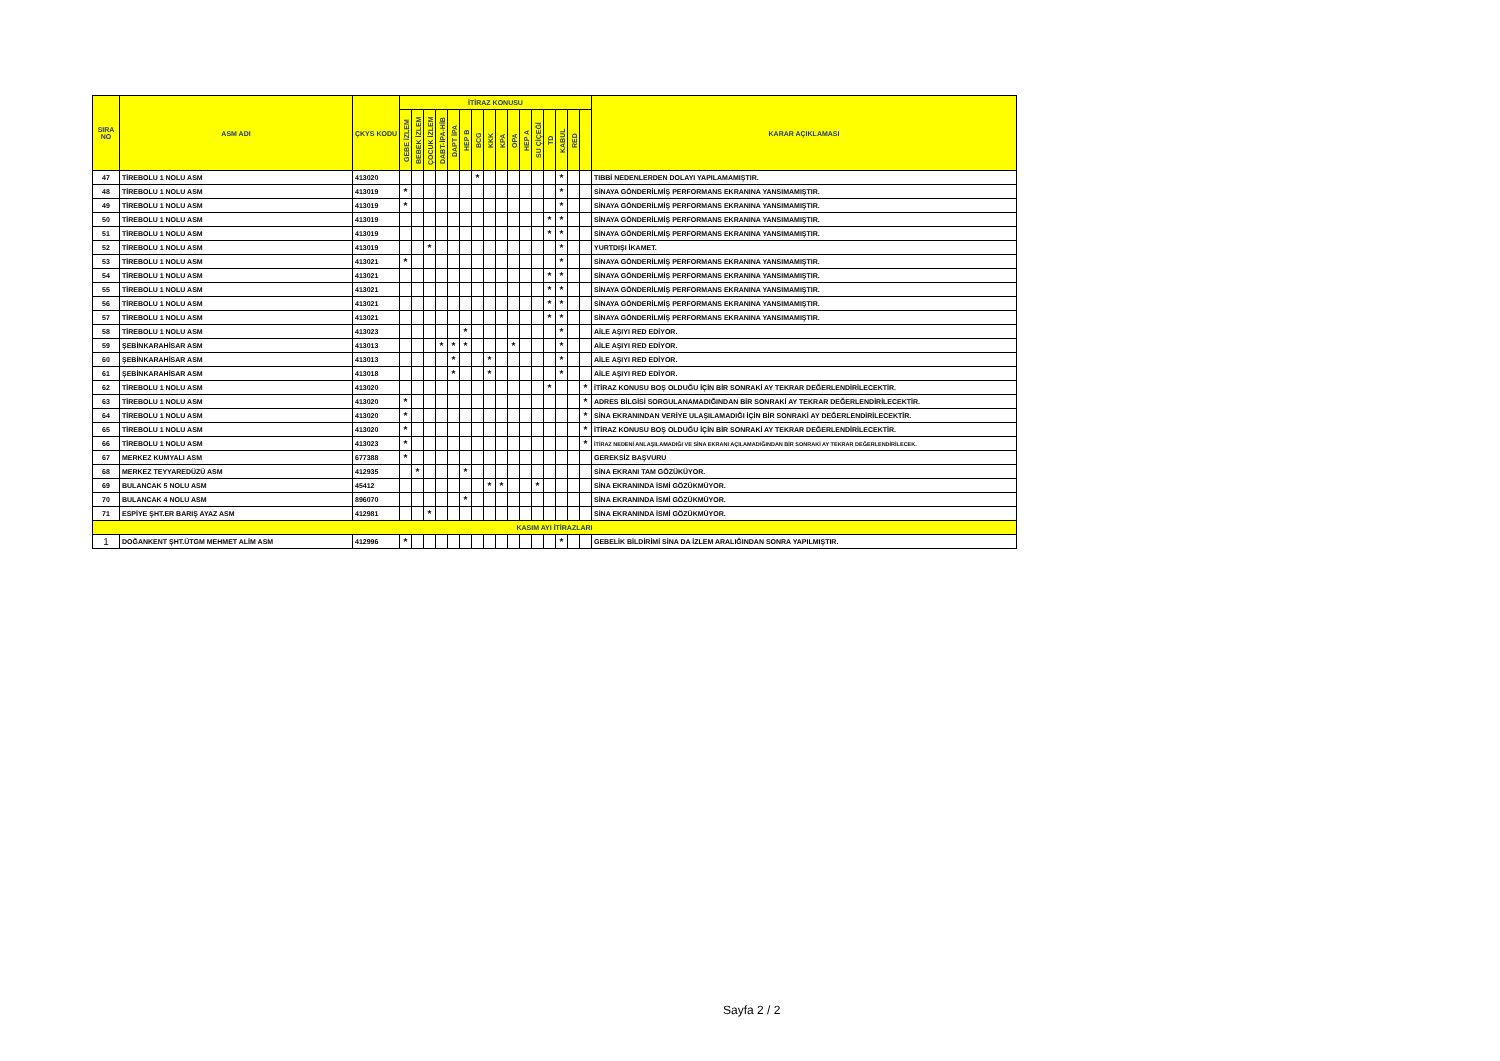| SIRA NO | ASM ADI | ÇKYS KODU | İTİRAZ KONUSU | | | | | | | | | | | | | | | | KARAR AÇIKLAMASI |
| --- | --- | --- | --- | --- | --- | --- | --- | --- | --- | --- | --- | --- | --- | --- | --- | --- | --- | --- | --- |
| | | | GEBE İZLEM | BEBEK İZLEM | ÇOCUK İZLEM | DABT-İPA-HİB | DAPT İPA | HEP B | BCG | KKK | KPA | OPA | HEP A | SU ÇİÇEĞİ | TD | KABUL | RED | | |
| 47 | TİREBOLU 1 NOLU ASM | 413020 | | | | | | | * | | | | | | | * | | | TIBBİ NEDENLERDEN DOLAYI YAPILAMAMIŞTIR. |
| 48 | TİREBOLU 1 NOLU ASM | 413019 | * | | | | | | | | | | | | | * | | | SİNAYA GÖNDERİLMİŞ PERFORMANS EKRANINA YANSIMAMIŞTIR. |
| 49 | TİREBOLU 1 NOLU ASM | 413019 | * | | | | | | | | | | | | | * | | | SİNAYA GÖNDERİLMİŞ PERFORMANS EKRANINA YANSIMAMIŞTIR. |
| 50 | TİREBOLU 1 NOLU ASM | 413019 | | | | | | | | | | | | | * | * | | | SİNAYA GÖNDERİLMİŞ PERFORMANS EKRANINA YANSIMAMIŞTIR. |
| 51 | TİREBOLU 1 NOLU ASM | 413019 | | | | | | | | | | | | | * | * | | | SİNAYA GÖNDERİLMİŞ PERFORMANS EKRANINA YANSIMAMIŞTIR. |
| 52 | TİREBOLU 1 NOLU ASM | 413019 | | | * | | | | | | | | | | | * | | | YURTDIŞI İKAMET. |
| 53 | TİREBOLU 1 NOLU ASM | 413021 | * | | | | | | | | | | | | | * | | | SİNAYA GÖNDERİLMİŞ PERFORMANS EKRANINA YANSIMAMIŞTIR. |
| 54 | TİREBOLU 1 NOLU ASM | 413021 | | | | | | | | | | | | | * | * | | | SİNAYA GÖNDERİLMİŞ PERFORMANS EKRANINA YANSIMAMIŞTIR. |
| 55 | TİREBOLU 1 NOLU ASM | 413021 | | | | | | | | | | | | | * | * | | | SİNAYA GÖNDERİLMİŞ PERFORMANS EKRANINA YANSIMAMIŞTIR. |
| 56 | TİREBOLU 1 NOLU ASM | 413021 | | | | | | | | | | | | | * | * | | | SİNAYA GÖNDERİLMİŞ PERFORMANS EKRANINA YANSIMAMIŞTIR. |
| 57 | TİREBOLU 1 NOLU ASM | 413021 | | | | | | | | | | | | | * | * | | | SİNAYA GÖNDERİLMİŞ PERFORMANS EKRANINA YANSIMAMIŞTIR. |
| 58 | TİREBOLU 1 NOLU ASM | 413023 | | | | | | * | | | | | | | | * | | | AİLE AŞIYI RED EDİYOR. |
| 59 | ŞEBİNKARAHİSAR ASM | 413013 | | | | * | * | * | | | | * | | | | * | | | AİLE AŞIYI RED EDİYOR. |
| 60 | ŞEBİNKARAHİSAR ASM | 413013 | | | | | * | | | * | | | | | | * | | | AİLE AŞIYI RED EDİYOR. |
| 61 | ŞEBİNKARAHİSAR ASM | 413018 | | | | | * | | | * | | | | | | * | | | AİLE AŞIYI RED EDİYOR. |
| 62 | TİREBOLU 1 NOLU ASM | 413020 | | | | | | | | | | | | | * | | | * | İTİRAZ KONUSU BOŞ OLDUĞU İÇİN BİR SONRAKİ AY TEKRAR DEĞERLENDİRİLECEKTİR. |
| 63 | TİREBOLU 1 NOLU ASM | 413020 | * | | | | | | | | | | | | | | | * | ADRES BİLGİSİ SORGULANAMADIĞINDAN BİR SONRAKİ AY TEKRAR DEĞERLENDİRİLECEKTİR. |
| 64 | TİREBOLU 1 NOLU ASM | 413020 | * | | | | | | | | | | | | | | | * | SİNA EKRANINDAN VERİYE ULAŞILAMADIĞI İÇİN BİR SONRAKİ AY DEĞERLENDİRİLECEKTİR. |
| 65 | TİREBOLU 1 NOLU ASM | 413020 | * | | | | | | | | | | | | | | | * | İTİRAZ KONUSU BOŞ OLDUĞU İÇİN BİR SONRAKİ AY TEKRAR DEĞERLENDİRİLECEKTİR. |
| 66 | TİREBOLU 1 NOLU ASM | 413023 | * | | | | | | | | | | | | | | | * | İTİRAZ NEDENİ ANLAŞILAMADIĞI VE SİNA EKRANI AÇILAMADIĞINDAN BİR SONRAKİ AY TEKRAR DEĞERLENDİRİLECEK. |
| 67 | MERKEZ KUMYALI ASM | 677388 | * | | | | | | | | | | | | | | | | GEREKSİZ BAŞVURU |
| 68 | MERKEZ TEYYAREDÜZÜ ASM | 412935 | | * | | | | * | | | | | | | | | | | SİNA EKRANI TAM GÖZÜKÜYOR. |
| 69 | BULANCAK 5 NOLU ASM | 45412 | | | | | | | | * | * | | | * | | | | | SİNA EKRANINDA İSMİ GÖZÜKMÜYOR. |
| 70 | BULANCAK 4 NOLU ASM | 896070 | | | | | | * | | | | | | | | | | | SİNA EKRANINDA İSMİ GÖZÜKMÜYOR. |
| 71 | ESPİYE ŞHT.ER BARIŞ AYAZ ASM | 412981 | | | * | | | | | | | | | | | | | | SİNA EKRANINDA İSMİ GÖZÜKMÜYOR. |
| KASIM AYI İTİRAZLARI | | | | | | | | | | | | | | | | | | | |
| 1 | DOĞANKENT ŞHT.ÜTGM MEHMET ALİM ASM | 412996 | * | | | | | | | | | | | | | * | | | GEBELİK BİLDİRİMİ SİNA DA İZLEM ARALIĞINDAN SONRA YAPILMIŞTIR. |
Sayfa 2 / 2